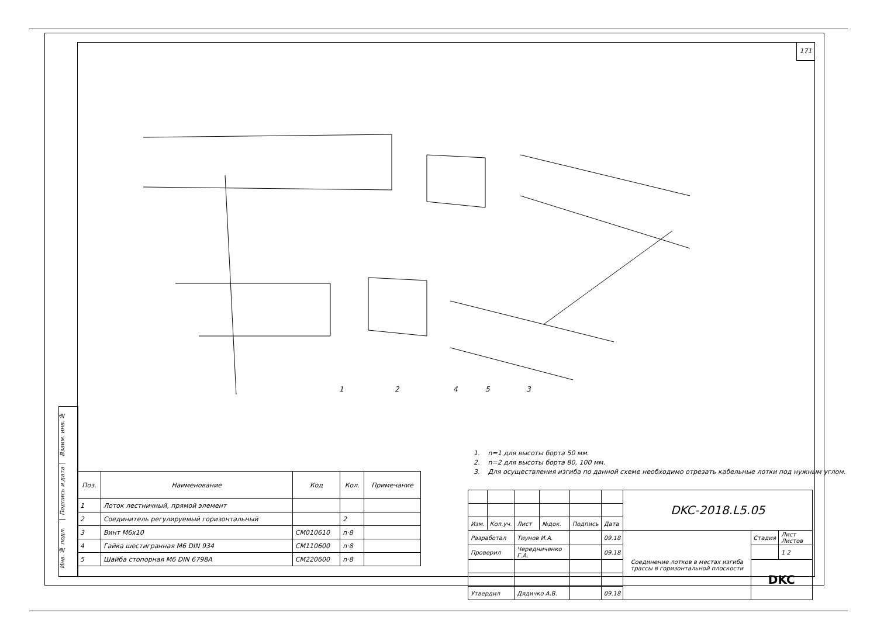171
1
2
4
5
3
1. n=1 для высоты борта 50 мм.
2. n=2 для высоты борта 80, 100 мм.
3. Для осуществления изгиба по данной схеме необходимо отрезать кабельные лотки под нужным углом.
Взаим. инв. №
Подпись и дата
Инв. № подл.
| Поз. | Наименование | Код | Кол. | Примечание |
| --- | --- | --- | --- | --- |
| 1 | Лоток лестничный, прямой элемент | | | |
| 2 | Соединитель регулируемый горизонтальный | | 2 | |
| 3 | Винт М6х10 | CM010610 | n·8 | |
| 4 | Гайка шестигранная М6 DIN 934 | CM110600 | n·8 | |
| 5 | Шайба стопорная М6 DIN 6798A | CM220600 | n·8 | |
| | | | | | | DKC-2018.L5.05 | | |
| Изм. | Кол.уч. | Лист | №док. | Подпись | Дата | | | |
| Разработал | | Тиунов И.А. | | | 09.18 | Соединение лотков в местах изгиба трассы в горизонтальной плоскости | Стадия | Лист Листов |
| Проверил | | Чередниченко Г.А. | | | 09.18 | | | 1 2 |
| | | | | | | | DKC | |
| Утвердил | | Дядичко А.В. | | | 09.18 | | | |